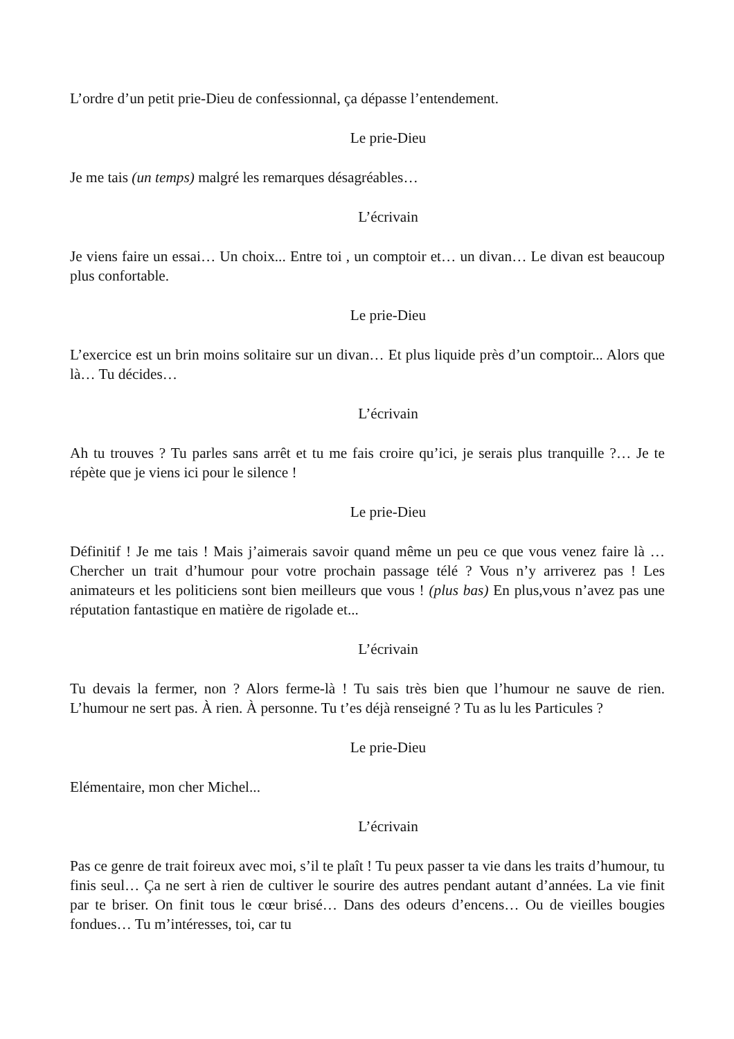L’ordre d’un petit prie-Dieu de confessionnal, ça dépasse l’entendement.
Le prie-Dieu
Je me tais (un temps) malgré les remarques désagréables…
L’écrivain
Je viens faire un essai… Un choix... Entre toi , un comptoir et… un divan… Le divan est beaucoup plus confortable.
Le prie-Dieu
L’exercice est un brin moins solitaire sur un divan… Et plus liquide près d’un comptoir... Alors que là… Tu décides…
L’écrivain
Ah tu trouves ? Tu parles sans arrêt et tu me fais croire qu’ici, je serais plus tranquille ?… Je te répète que je viens ici pour le silence !
Le prie-Dieu
Définitif ! Je me tais ! Mais j’aimerais savoir quand même un peu ce que vous venez faire là … Chercher un trait d’humour pour votre prochain passage télé ? Vous n’y arriverez pas ! Les animateurs et les politiciens sont bien meilleurs que vous ! (plus bas) En plus,vous n’avez pas une réputation fantastique en matière de rigolade et...
L’écrivain
Tu devais la fermer, non ? Alors ferme-là ! Tu sais très bien que l’humour ne sauve de rien. L’humour ne sert pas. À rien. À personne. Tu t’es déjà renseigné ? Tu as lu les Particules ?
Le prie-Dieu
Elémentaire, mon cher Michel...
L’écrivain
Pas ce genre de trait foireux avec moi, s’il te plaît ! Tu peux passer ta vie dans les traits d’humour, tu finis seul… Ça ne sert à rien de cultiver le sourire des autres pendant autant d’années. La vie finit par te briser. On finit tous le cœur brisé… Dans des odeurs d’encens… Ou de vieilles bougies fondues… Tu m’intéresses, toi, car tu